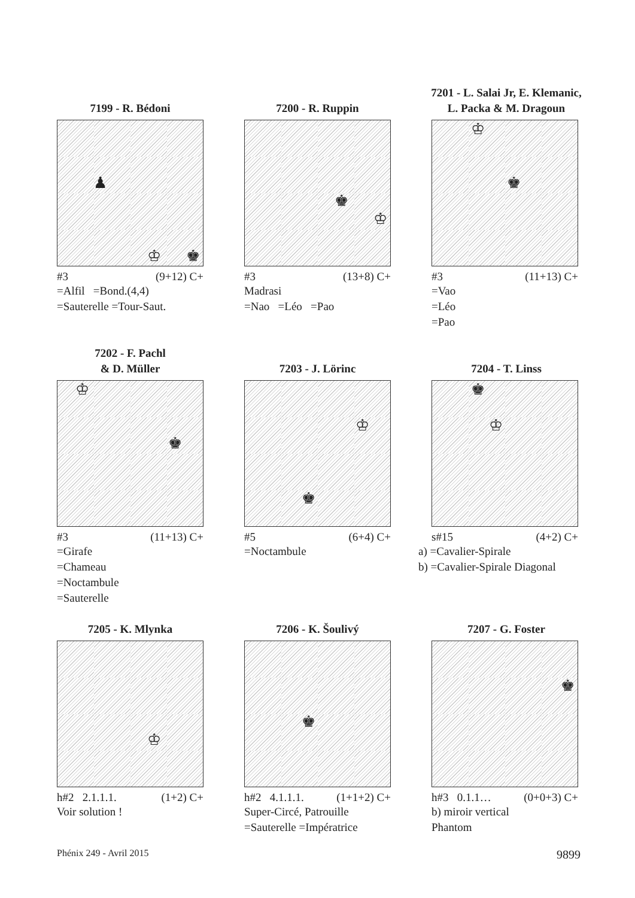7199 - R. Bédoni
♟
♚ ♔
#3 (9+12) C+
=Alfil =Bond.(4,4)
=Sauterelle =Tour-Saut.
7200 - R. Ruppin
♚
♔
#3 (13+8) C+
Madrasi
=Nao =Léo =Pao
7201 - L. Salai Jr, E. Klemanic,
L. Packa & M. Dragoun
♔
♚
#3 (11+13) C+
=Vao
=Léo
=Pao
7202 - F. Pachl
& D. Müller
♔
♚
#3 (11+13) C+
=Girafe
=Chameau
=Noctambule
=Sauterelle
7203 - J. Lörinc
♔
♚
#5 (6+4) C+
=Noctambule
7204 - T. Linss
♚
♔
s#15 (4+2) C+
a) =Cavalier-Spirale
b) =Cavalier-Spirale Diagonal
7205 - K. Mlynka
♔
h#2 2.1.1.1. (1+2) C+
Voir solution !
7206 - K. Šoulivý
♚
h#2 4.1.1.1. (1+1+2) C+
Super-Circé, Patrouille
=Sauterelle =Impératrice
7207 - G. Foster
♚
h#3 0.1.1… (0+0+3) C+
b) miroir vertical
Phantom
Phénix 249 - Avril 2015 9899